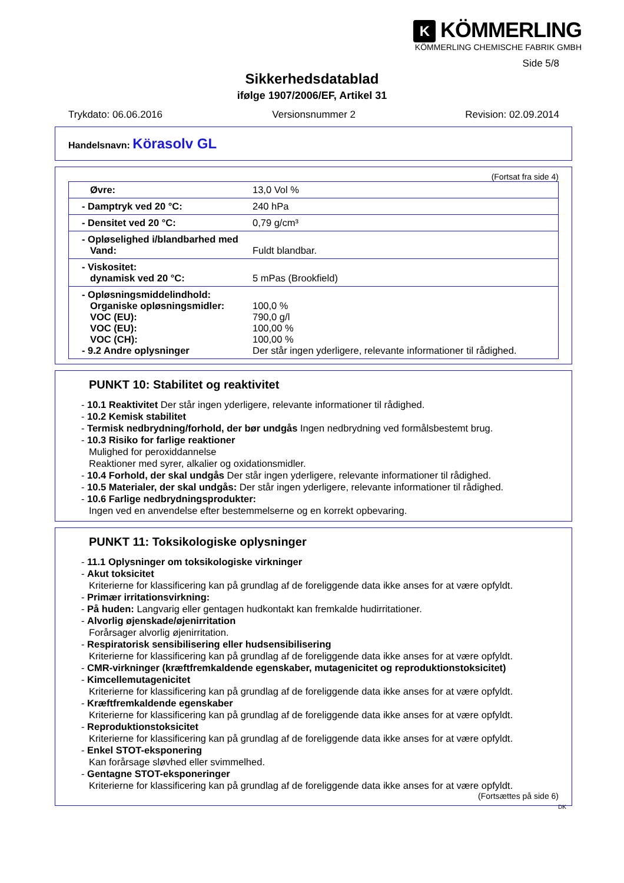K KÖMMERLING
KÖMMERLING CHEMISCHE FABRIK GMBH
Side 5/8
Sikkerhedsdatablad
ifølge 1907/2006/EF, Artikel 31
Trykdato: 06.06.2016 Versionsnummer 2 Revision: 02.09.2014
Handelsnavn: Körasolv GL
(Fortsat fra side 4)
| Øvre: | 13,0 Vol % |
| - Damptryk ved 20 °C: | 240 hPa |
| - Densitet ved 20 °C: | 0,79 g/cm³ |
| - Opløselighed i/blandbarhed med Vand: | Fuldt blandbar. |
| - Viskositet: dynamisk ved 20 °C: | 5 mPas (Brookfield) |
| - Opløsningsmiddelindhold: Organiske opløsningsmidler: VOC (EU): VOC (EU): VOC (CH): - 9.2 Andre oplysninger | 100,0 % 790,0 g/l 100,00 % 100,00 % Der står ingen yderligere, relevante informationer til rådighed. |
PUNKT 10: Stabilitet og reaktivitet
- 10.1 Reaktivitet Der står ingen yderligere, relevante informationer til rådighed.
- 10.2 Kemisk stabilitet
- Termisk nedbrydning/forhold, der bør undgås Ingen nedbrydning ved formålsbestemt brug.
- 10.3 Risiko for farlige reaktioner
Mulighed for peroxiddannelse
Reaktioner med syrer, alkalier og oxidationsmidler.
- 10.4 Forhold, der skal undgås Der står ingen yderligere, relevante informationer til rådighed.
- 10.5 Materialer, der skal undgås: Der står ingen yderligere, relevante informationer til rådighed.
- 10.6 Farlige nedbrydningsprodukter:
Ingen ved en anvendelse efter bestemmelserne og en korrekt opbevaring.
PUNKT 11: Toksikologiske oplysninger
- 11.1 Oplysninger om toksikologiske virkninger
- Akut toksicitet
Kriterierne for klassificering kan på grundlag af de foreliggende data ikke anses for at være opfyldt.
- Primær irritationsvirkning:
- På huden: Langvarig eller gentagen hudkontakt kan fremkalde hudirritationer.
- Alvorlig øjenskade/øjenirritation
Forårsager alvorlig øjenirritation.
- Respiratorisk sensibilisering eller hudsensibilisering
Kriterierne for klassificering kan på grundlag af de foreliggende data ikke anses for at være opfyldt.
- CMR-virkninger (kræftfremkaldende egenskaber, mutagenicitet og reproduktionstoksicitet)
- Kimcellemutagenicitet
Kriterierne for klassificering kan på grundlag af de foreliggende data ikke anses for at være opfyldt.
- Kræftfremkaldende egenskaber
Kriterierne for klassificering kan på grundlag af de foreliggende data ikke anses for at være opfyldt.
- Reproduktionstoksicitet
Kriterierne for klassificering kan på grundlag af de foreliggende data ikke anses for at være opfyldt.
- Enkel STOT-eksponering
Kan forårsage sløvhed eller svimmelhed.
- Gentagne STOT-eksponeringer
Kriterierne for klassificering kan på grundlag af de foreliggende data ikke anses for at være opfyldt.
(Fortsættes på side 6)
DK